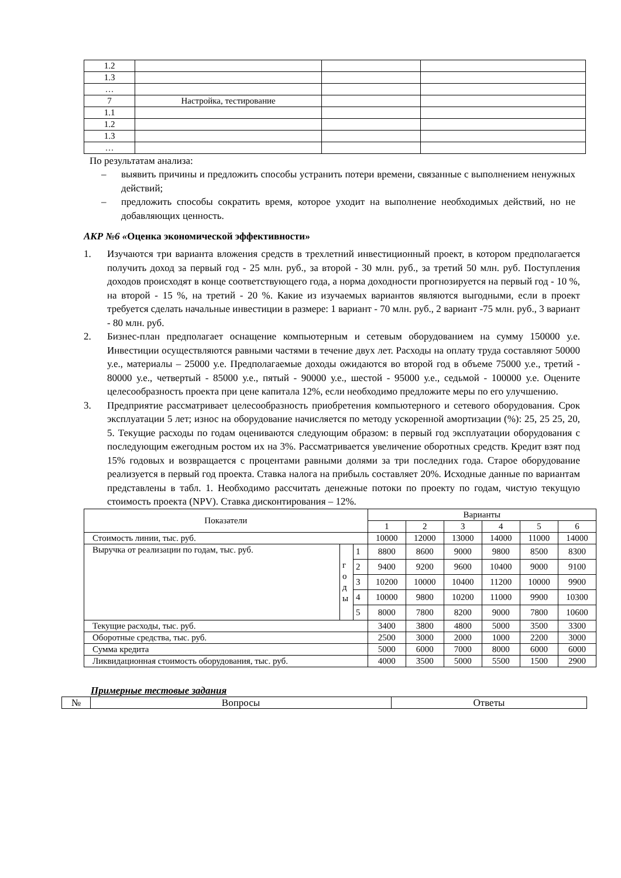| 1.2 | | | |
| 1.3 | | | |
| … | | | |
| 7 | Настройка, тестирование | | |
| 1.1 | | | |
| 1.2 | | | |
| 1.3 | | | |
| … | | | |
По результатам анализа:
– выявить причины и предложить способы устранить потери времени, связанные с выполнением ненужных действий;
– предложить способы сократить время, которое уходит на выполнение необходимых действий, но не добавляющих ценность.
АКР №6 «Оценка экономической эффективности»
1. Изучаются три варианта вложения средств в трехлетний инвестиционный проект, в котором предполагается получить доход за первый год - 25 млн. руб., за второй - 30 млн. руб., за третий 50 млн. руб. Поступления доходов происходят в конце соответствующего года, а норма доходности прогнозируется на первый год - 10 %, на второй - 15 %, на третий - 20 %. Какие из изучаемых вариантов являются выгодными, если в проект требуется сделать начальные инвестиции в размере: 1 вариант - 70 млн. руб., 2 вариант -75 млн. руб., 3 вариант - 80 млн. руб.
2. Бизнес-план предполагает оснащение компьютерным и сетевым оборудованием на сумму 150000 у.е. Инвестиции осуществляются равными частями в течение двух лет. Расходы на оплату труда составляют 50000 у.е., материалы – 25000 у.е. Предполагаемые доходы ожидаются во второй год в объеме 75000 у.е., третий - 80000 у.е., четвертый - 85000 у.е., пятый - 90000 у.е., шестой - 95000 у.е., седьмой - 100000 у.е. Оцените целесообразность проекта при цене капитала 12%, если необходимо предложите меры по его улучшению.
3. Предприятие рассматривает целесообразность приобретения компьютерного и сетевого оборудования. Срок эксплуатации 5 лет; износ на оборудование начисляется по методу ускоренной амортизации (%): 25, 25 25, 20, 5. Текущие расходы по годам оцениваются следующим образом: в первый год эксплуатации оборудования с последующим ежегодным ростом их на 3%. Рассматривается увеличение оборотных средств. Кредит взят под 15% годовых и возвращается с процентами равными долями за три последних года. Старое оборудование реализуется в первый год проекта. Ставка налога на прибыль составляет 20%. Исходные данные по вариантам представлены в табл. 1. Необходимо рассчитать денежные потоки по проекту по годам, чистую текущую стоимость проекта (NPV). Ставка дисконтирования – 12%.
| Показатели | | | Варианты | | | | | |
| | | | 1 | 2 | 3 | 4 | 5 | 6 |
| Стоимость линии, тыс. руб. | | | 10000 | 12000 | 13000 | 14000 | 11000 | 14000 |
| Выручка от реализации по годам, тыс. руб. | г о д ы | 1 | 8800 | 8600 | 9000 | 9800 | 8500 | 8300 |
| | | 2 | 9400 | 9200 | 9600 | 10400 | 9000 | 9100 |
| | | 3 | 10200 | 10000 | 10400 | 11200 | 10000 | 9900 |
| | | 4 | 10000 | 9800 | 10200 | 11000 | 9900 | 10300 |
| | | 5 | 8000 | 7800 | 8200 | 9000 | 7800 | 10600 |
| Текущие расходы, тыс. руб. | | | 3400 | 3800 | 4800 | 5000 | 3500 | 3300 |
| Оборотные средства, тыс. руб. | | | 2500 | 3000 | 2000 | 1000 | 2200 | 3000 |
| Сумма кредита | | | 5000 | 6000 | 7000 | 8000 | 6000 | 6000 |
| Ликвидационная стоимость оборудования, тыс. руб. | | | 4000 | 3500 | 5000 | 5500 | 1500 | 2900 |
Примерные тестовые задания
| № | Вопросы | Ответы |